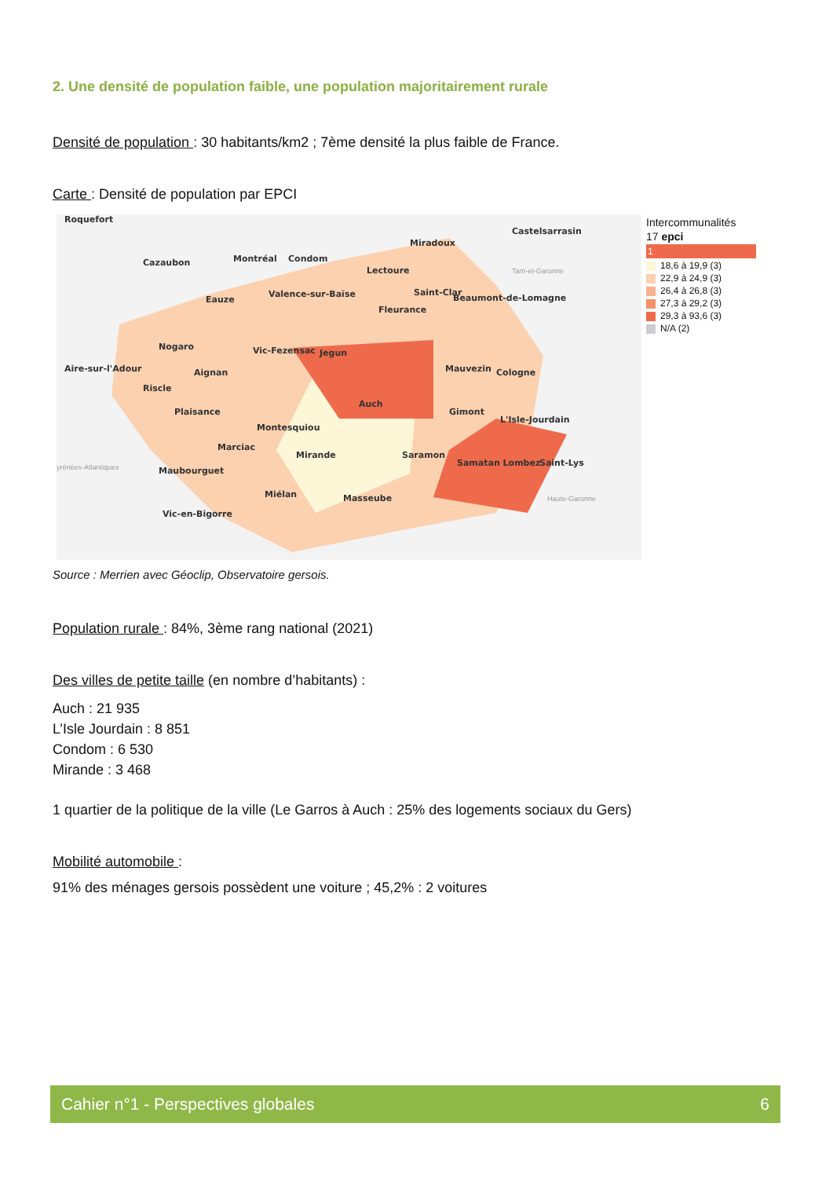2. Une densité de population faible, une population majoritairement rurale
Densité de population : 30 habitants/km2 ; 7ème densité la plus faible de France.
Carte : Densité de population par EPCI
Roquefort
Castelsarrasin
Miradoux
Cazaubon
Montréal
Condom
Lectoure
Valence-sur-Baïse
Eauze
Saint-Clar
Beaumont-de-Lomagne
Fleurance
Nogaro
Vic-Fezensac
Jegun
Aire-sur-l'Adour
Aignan
Mauvezin
Cologne
Riscle
Auch
Plaisance
Gimont
L'Isle-Jourdain
Montesquiou
Marciac
Mirande
Saramon
Samatan Lombez
Saint-Lys
Maubourguet
Miélan
Masseube
Vic-en-Bigorre
Tarn-et-Garonne
yrénées-Atlantiques
Haute-Garonne
Intercommunalités
17 epci
1
18,6 à 19,9 (3)
22,9 à 24,9 (3)
26,4 à 26,8 (3)
27,3 à 29,2 (3)
29,3 à 93,6 (3)
N/A (2)
Source : Merrien avec Géoclip, Observatoire gersois.
Population rurale : 84%, 3ème rang national (2021)
Des villes de petite taille (en nombre d’habitants) :
Auch : 21 935
L’Isle Jourdain : 8 851
Condom : 6 530
Mirande : 3 468
1 quartier de la politique de la ville (Le Garros à Auch : 25% des logements sociaux du Gers)
Mobilité automobile :
91% des ménages gersois possèdent une voiture ; 45,2% : 2 voitures
Cahier n°1 - Perspectives globales 6